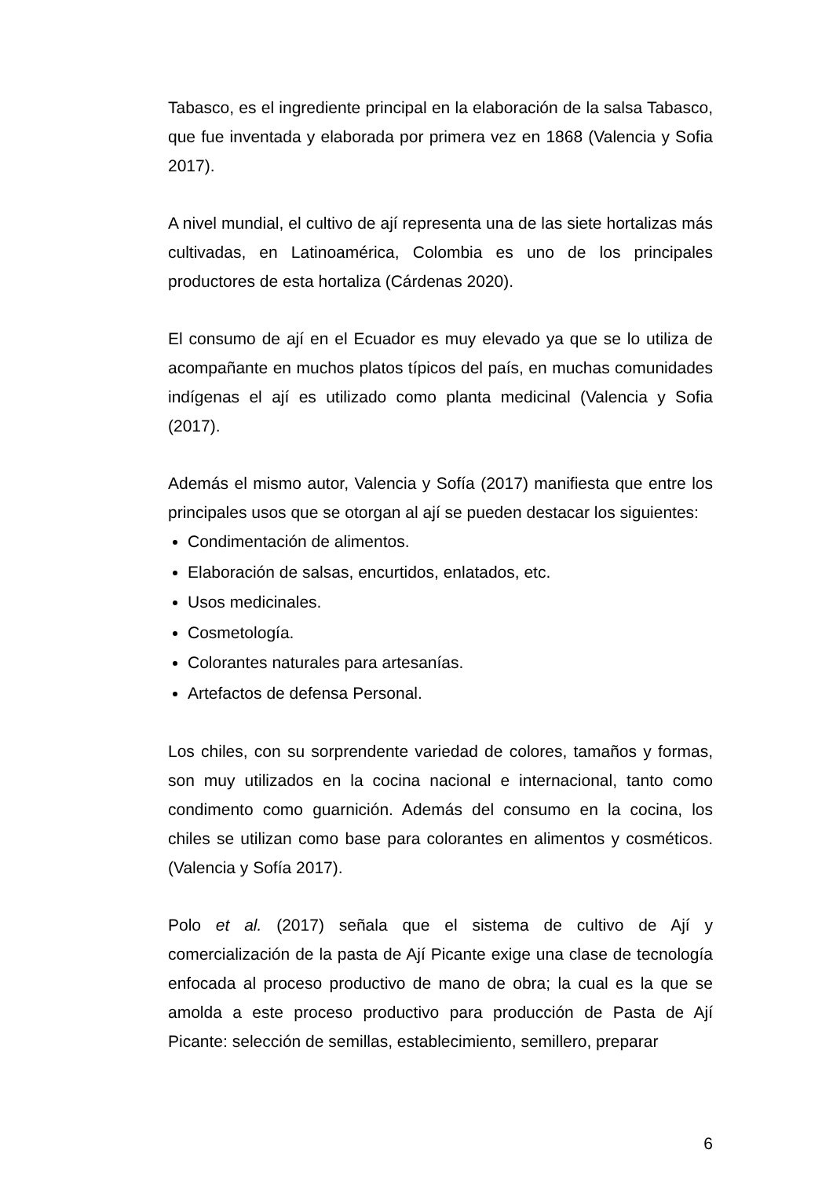Tabasco, es el ingrediente principal en la elaboración de la salsa Tabasco, que fue inventada y elaborada por primera vez en 1868 (Valencia y Sofia 2017).
A nivel mundial, el cultivo de ají representa una de las siete hortalizas más cultivadas, en Latinoamérica, Colombia es uno de los principales productores de esta hortaliza (Cárdenas 2020).
El consumo de ají en el Ecuador es muy elevado ya que se lo utiliza de acompañante en muchos platos típicos del país, en muchas comunidades indígenas el ají es utilizado como planta medicinal (Valencia y Sofia (2017).
Además el mismo autor, Valencia y Sofía (2017) manifiesta que entre los principales usos que se otorgan al ají se pueden destacar los siguientes:
Condimentación de alimentos.
Elaboración de salsas, encurtidos, enlatados, etc.
Usos medicinales.
Cosmetología.
Colorantes naturales para artesanías.
Artefactos de defensa Personal.
Los chiles, con su sorprendente variedad de colores, tamaños y formas, son muy utilizados en la cocina nacional e internacional, tanto como condimento como guarnición. Además del consumo en la cocina, los chiles se utilizan como base para colorantes en alimentos y cosméticos. (Valencia y Sofía 2017).
Polo et al. (2017) señala que el sistema de cultivo de Ají y comercialización de la pasta de Ají Picante exige una clase de tecnología enfocada al proceso productivo de mano de obra; la cual es la que se amolda a este proceso productivo para producción de Pasta de Ají Picante: selección de semillas, establecimiento, semillero, preparar
6